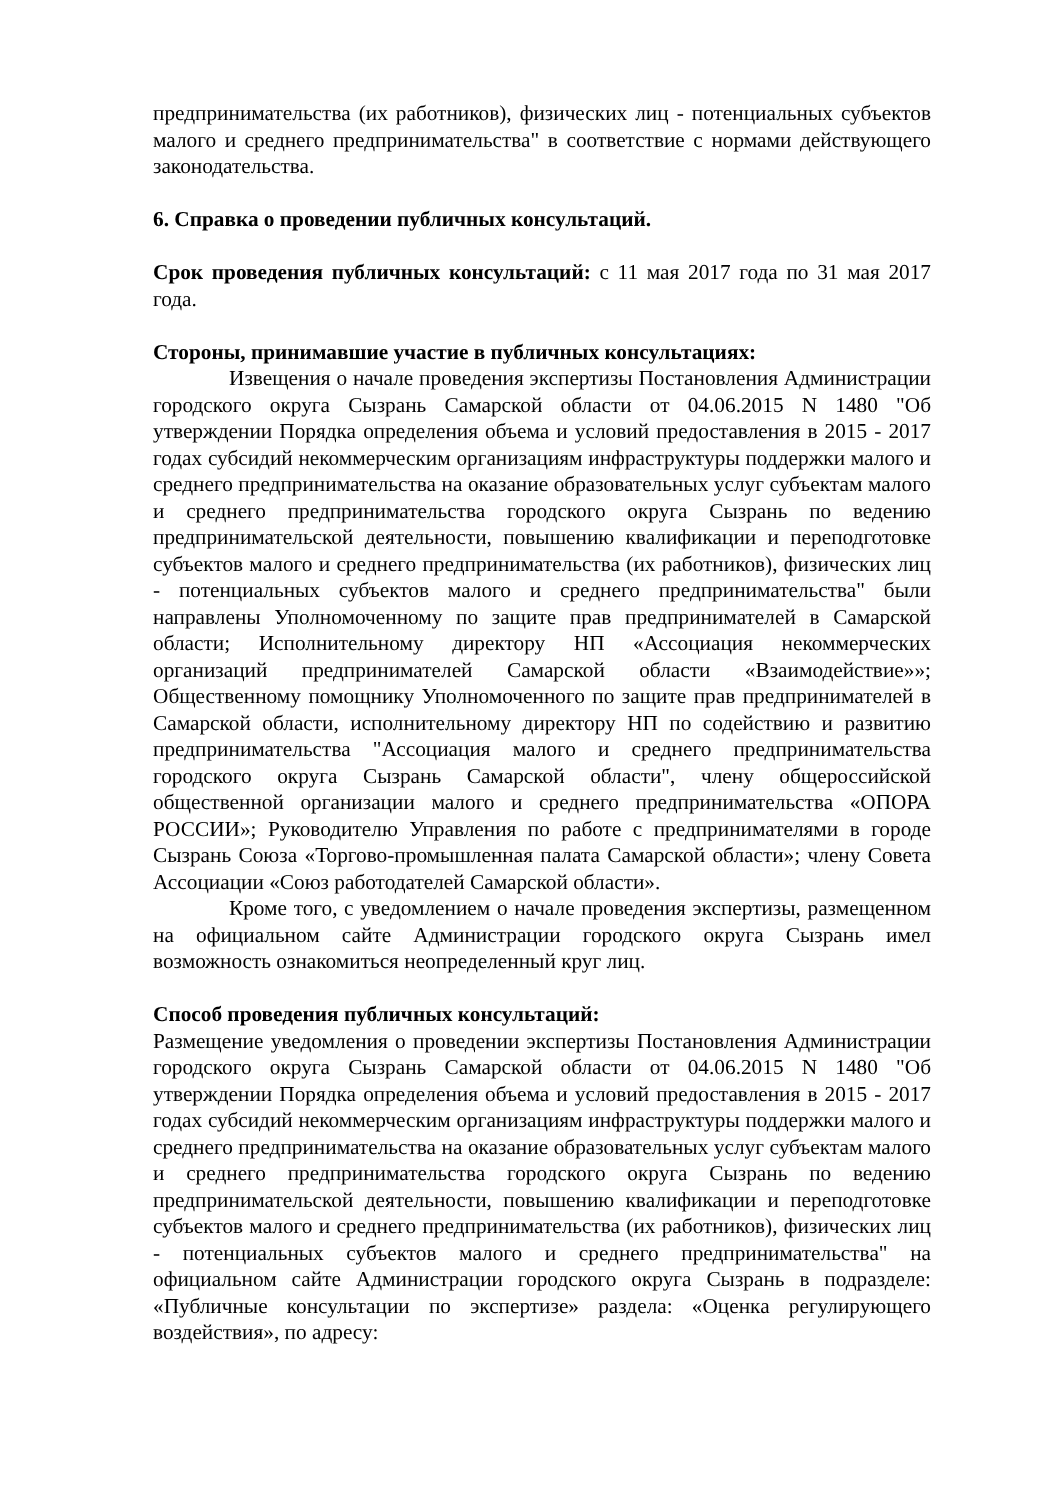предпринимательства (их работников), физических лиц - потенциальных субъектов малого и среднего предпринимательства" в соответствие с нормами действующего законодательства.
6. Справка о проведении публичных консультаций.
Срок проведения публичных консультаций: с 11 мая 2017 года по 31 мая 2017 года.
Стороны, принимавшие участие в публичных консультациях:
Извещения о начале проведения экспертизы Постановления Администрации городского округа Сызрань Самарской области от 04.06.2015 N 1480 "Об утверждении Порядка определения объема и условий предоставления в 2015 - 2017 годах субсидий некоммерческим организациям инфраструктуры поддержки малого и среднего предпринимательства на оказание образовательных услуг субъектам малого и среднего предпринимательства городского округа Сызрань по ведению предпринимательской деятельности, повышению квалификации и переподготовке субъектов малого и среднего предпринимательства (их работников), физических лиц - потенциальных субъектов малого и среднего предпринимательства" были направлены Уполномоченному по защите прав предпринимателей в Самарской области; Исполнительному директору НП «Ассоциация некоммерческих организаций предпринимателей Самарской области «Взаимодействие»»; Общественному помощнику Уполномоченного по защите прав предпринимателей в Самарской области, исполнительному директору НП по содействию и развитию предпринимательства "Ассоциация малого и среднего предпринимательства городского округа Сызрань Самарской области", члену общероссийской общественной организации малого и среднего предпринимательства «ОПОРА РОССИИ»; Руководителю Управления по работе с предпринимателями в городе Сызрань Союза «Торгово-промышленная палата Самарской области»; члену Совета Ассоциации «Союз работодателей Самарской области».
Кроме того, с уведомлением о начале проведения экспертизы, размещенном на официальном сайте Администрации городского округа Сызрань имел возможность ознакомиться неопределенный круг лиц.
Способ проведения публичных консультаций:
Размещение уведомления о проведении экспертизы Постановления Администрации городского округа Сызрань Самарской области от 04.06.2015 N 1480 "Об утверждении Порядка определения объема и условий предоставления в 2015 - 2017 годах субсидий некоммерческим организациям инфраструктуры поддержки малого и среднего предпринимательства на оказание образовательных услуг субъектам малого и среднего предпринимательства городского округа Сызрань по ведению предпринимательской деятельности, повышению квалификации и переподготовке субъектов малого и среднего предпринимательства (их работников), физических лиц - потенциальных субъектов малого и среднего предпринимательства" на официальном сайте Администрации городского округа Сызрань в подразделе: «Публичные консультации по экспертизе» раздела: «Оценка регулирующего воздействия», по адресу: